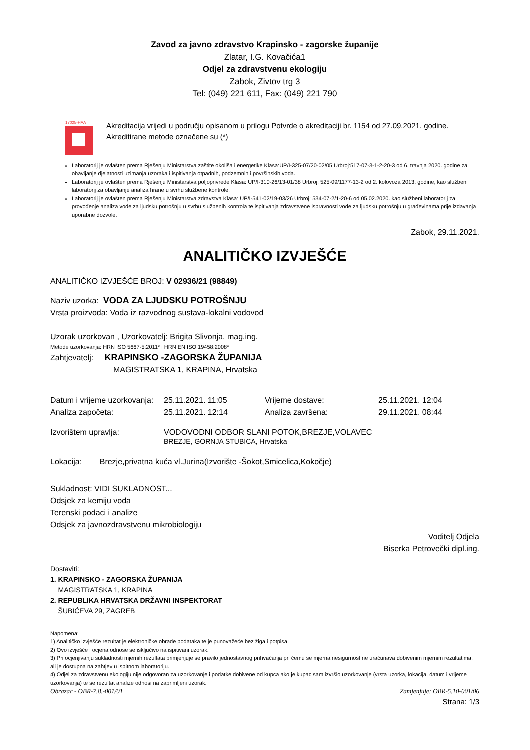Zavod za javno zdravstvo Krapinsko - zagorske županije
Zlatar, I.G. Kovačića1
Odjel za zdravstvenu ekologiju
Zabok, Zivtov trg 3
Tel: (049) 221 611, Fax: (049) 221 790
17025-HAA
Akreditacija vrijedi u području opisanom u prilogu Potvrde o akreditaciji br. 1154 od 27.09.2021. godine. Akreditirane metode označene su (*)
Laboratorij je ovlašten prema Rješenju Ministarstva zaštite okoliša i energetike Klasa:UP/I-325-07/20-02/05 Urbroj:517-07-3-1-2-20-3 od 6. travnja 2020. godine za obavljanje djelatnosti uzimanja uzoraka i ispitivanja otpadnih, podzemnih i površinskih voda.
Laboratorij je ovlašten prema Rješenju Ministarstva poljoprivrede Klasa: UP/I-310-26/13-01/38 Urbroj: 525-09/1177-13-2 od 2. kolovoza 2013. godine, kao službeni laboratorij za obavljanje analiza hrane u svrhu službene kontrole.
Laboratorij je ovlašten prema Rješenju Ministarstva zdravstva Klasa: UP/I-541-02/19-03/26 Urbroj: 534-07-2/1-20-6 od 05.02.2020. kao službeni laboratorij za provođenje analiza vode za ljudsku potrošnju u svrhu službenih kontrola te ispitivanja zdravstvene ispravnosti vode za ljudsku potrošnju u građevinama prije izdavanja uporabne dozvole.
Zabok, 29.11.2021.
ANALITIČKO IZVJEŠĆE
ANALITIČKO IZVJEŠĆE BROJ: V 02936/21 (98849)
Naziv uzorka: VODA ZA LJUDSKU POTROŠNJU
Vrsta proizvoda: Voda iz razvodnog sustava-lokalni vodovod
Uzorak uzorkovan , Uzorkovatelj: Brigita Slivonja, mag.ing.
Metode uzorkovanja: HRN ISO 5667-5:2011* i HRN EN ISO 19458:2008*
Zahtjevatelj: KRAPINSKO -ZAGORSKA ŽUPANIJA
MAGISTRATSKA 1, KRAPINA, Hrvatska
| Datum i vrijeme uzorkovanja: | 25.11.2021. 11:05 | Vrijeme dostave: | 25.11.2021. 12:04 |
| Analiza započeta: | 25.11.2021. 12:14 | Analiza završena: | 29.11.2021. 08:44 |
| Izvorištem upravlja: | VODOVODNI ODBOR SLANI POTOK,BREZJE,VOLAVEC BREZJE, GORNJA STUBICA, Hrvatska | | |
Lokacija: Brezje,privatna kuća vl.Jurina(Izvorište -Šokot,Smicelica,Kokočje)
Sukladnost: VIDI SUKLADNOST...
Odsjek za kemiju voda
Terenski podaci i analize
Odsjek za javnozdravstvenu mikrobiologiju
Voditelj Odjela
Biserka Petrovečki dipl.ing.
Dostaviti:
1. KRAPINSKO - ZAGORSKA ŽUPANIJA
MAGISTRATSKA 1, KRAPINA
2. REPUBLIKA HRVATSKA DRŽAVNI INSPEKTORAT
ŠUBIĆEVA 29, ZAGREB
Napomena:
1) Analitičko izvješće rezultat je elektroničke obrade podataka te je punovažeće bez žiga i potpisa.
2) Ovo izvješće i ocjena odnose se isključivo na ispitivani uzorak.
3) Pri ocjenjivanju sukladnosti mjernih rezultata primjenjuje se pravilo jednostavnog prihvaćanja pri čemu se mjerna nesigurnost ne uračunava dobivenim mjernim rezultatima, ali je dostupna na zahtjev u ispitnom laboratoriju.
4) Odjel za zdravstvenu ekologiju nije odgovoran za uzorkovanje i podatke dobivene od kupca ako je kupac sam izvršio uzorkovanje (vrsta uzorka, lokacija, datum i vrijeme uzorkovanja) te se rezultat analize odnosi na zaprimljeni uzorak.
Obrazac - OBR-7.8.-001/01 Zamjenjuje: OBR-5.10-001/06
Strana: 1/3